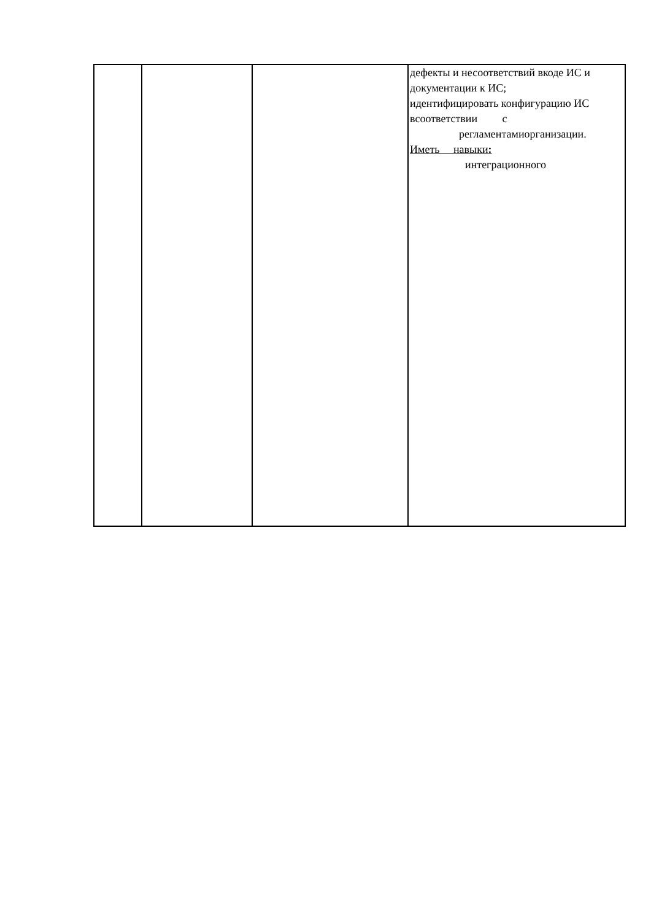| | | | дефекты и несоответствий вкоде ИС и документации к ИС; идентифицировать конфигурацию ИС всоответствии с регламентамиорганизации. Иметь навыки : интеграционного |